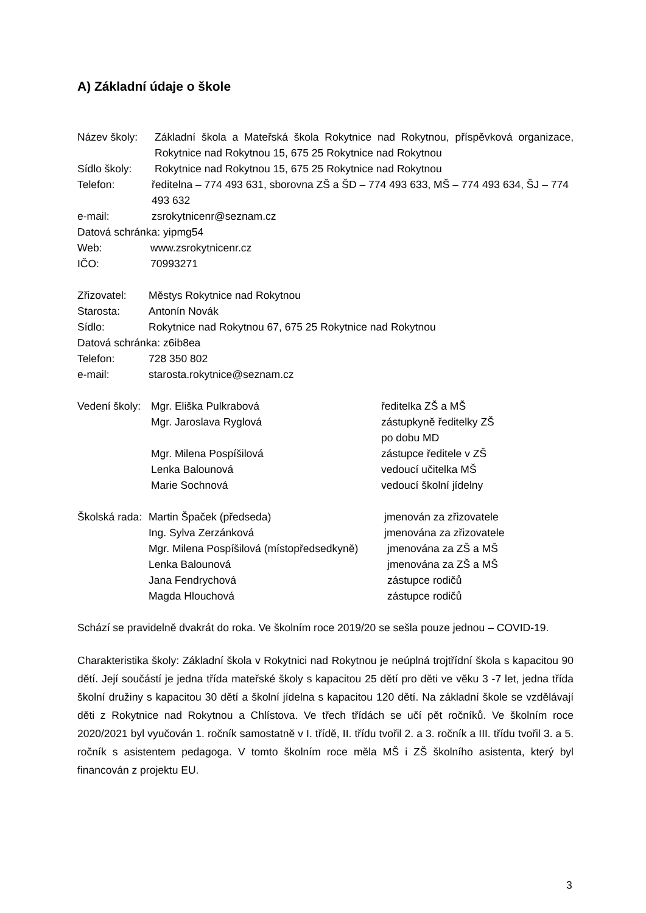A) Základní údaje o škole
Název školy: Základní škola a Mateřská škola Rokytnice nad Rokytnou, příspěvková organizace, Rokytnice nad Rokytnou 15, 675 25 Rokytnice nad Rokytnou
Sídlo školy: Rokytnice nad Rokytnou 15, 675 25 Rokytnice nad Rokytnou
Telefon: ředitelna – 774 493 631, sborovna ZŠ a ŠD – 774 493 633, MŠ – 774 493 634, ŠJ – 774 493 632
e-mail: zsrokytnicenr@seznam.cz
Datová schránka: yipmg54
Web: www.zsrokytnicenr.cz
IČO: 70993271
Zřizovatel: Městys Rokytnice nad Rokytnou
Starosta: Antonín Novák
Sídlo: Rokytnice nad Rokytnou 67, 675 25 Rokytnice nad Rokytnou
Datová schránka: z6ib8ea
Telefon: 728 350 802
e-mail: starosta.rokytnice@seznam.cz
Vedení školy: Mgr. Eliška Pulkrabová ředitelka ZŠ a MŠ
Mgr. Jaroslava Ryglová zástupkyně ředitelky ZŠ
po dobu MD
Mgr. Milena Pospíšilová zástupce ředitele v ZŠ
Lenka Balounová vedoucí učitelka MŠ
Marie Sochnová vedoucí školní jídelny
Školská rada: Martin Špaček (předseda) jmenován za zřizovatele
Ing. Sylva Zerzánková jmenována za zřizovatele
Mgr. Milena Pospíšilová (místopředsedkyně) jmenována za ZŠ a MŠ
Lenka Balounová jmenována za ZŠ a MŠ
Jana Fendrychová zástupce rodičů
Magda Hlouchová zástupce rodičů
Schází se pravidelně dvakrát do roka. Ve školním roce 2019/20 se sešla pouze jednou – COVID-19.
Charakteristika školy: Základní škola v Rokytnici nad Rokytnou je neúplná trojtřídní škola s kapacitou 90 dětí. Její součástí je jedna třída mateřské školy s kapacitou 25 dětí pro děti ve věku 3 -7 let, jedna třída školní družiny s kapacitou 30 dětí a školní jídelna s kapacitou 120 dětí. Na základní škole se vzdělávají děti z Rokytnice nad Rokytnou a Chlístova. Ve třech třídách se učí pět ročníků. Ve školním roce 2020/2021 byl vyučován 1. ročník samostatně v I. třídě, II. třídu tvořil 2. a 3. ročník a III. třídu tvořil 3. a 5. ročník s asistentem pedagoga. V tomto školním roce měla MŠ i ZŠ školního asistenta, který byl financován z projektu EU.
3